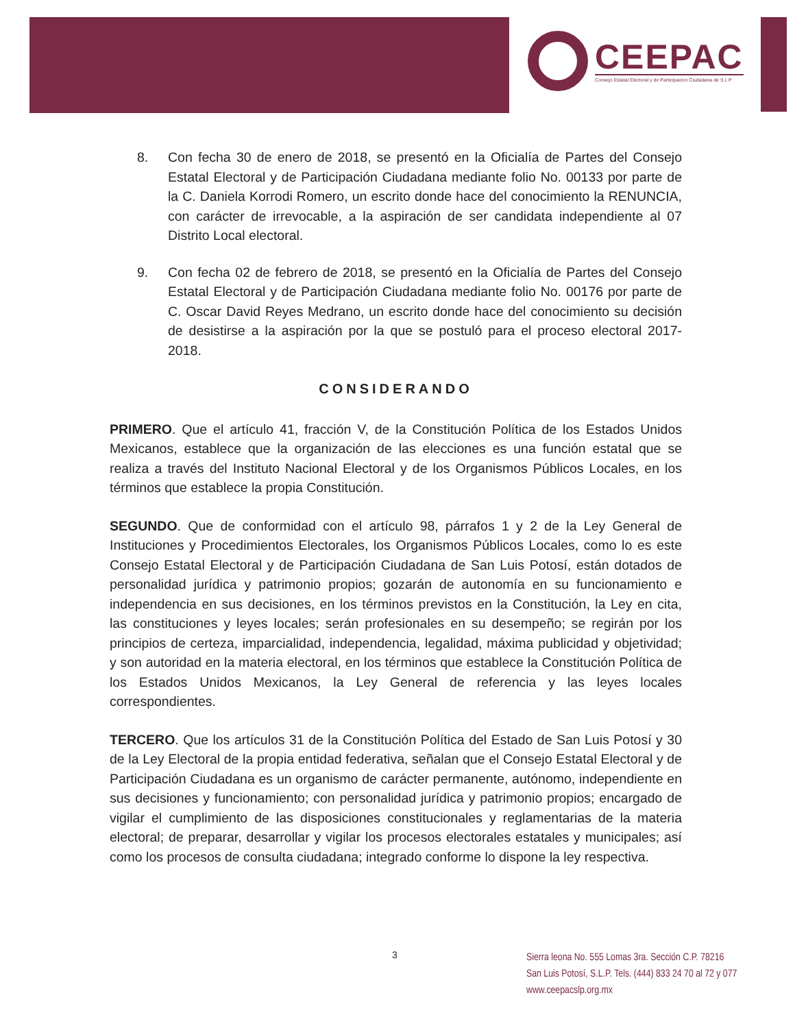CEEPAC
Consejo Estatal Electoral y de Participacion Ciudadana de S L P
8. Con fecha 30 de enero de 2018, se presentó en la Oficialía de Partes del Consejo Estatal Electoral y de Participación Ciudadana mediante folio No. 00133 por parte de la C. Daniela Korrodi Romero, un escrito donde hace del conocimiento la RENUNCIA, con carácter de irrevocable, a la aspiración de ser candidata independiente al 07 Distrito Local electoral.
9. Con fecha 02 de febrero de 2018, se presentó en la Oficialía de Partes del Consejo Estatal Electoral y de Participación Ciudadana mediante folio No. 00176 por parte de C. Oscar David Reyes Medrano, un escrito donde hace del conocimiento su decisión de desistirse a la aspiración por la que se postuló para el proceso electoral 2017-2018.
CONSIDERANDO
PRIMERO. Que el artículo 41, fracción V, de la Constitución Política de los Estados Unidos Mexicanos, establece que la organización de las elecciones es una función estatal que se realiza a través del Instituto Nacional Electoral y de los Organismos Públicos Locales, en los términos que establece la propia Constitución.
SEGUNDO. Que de conformidad con el artículo 98, párrafos 1 y 2 de la Ley General de Instituciones y Procedimientos Electorales, los Organismos Públicos Locales, como lo es este Consejo Estatal Electoral y de Participación Ciudadana de San Luis Potosí, están dotados de personalidad jurídica y patrimonio propios; gozarán de autonomía en su funcionamiento e independencia en sus decisiones, en los términos previstos en la Constitución, la Ley en cita, las constituciones y leyes locales; serán profesionales en su desempeño; se regirán por los principios de certeza, imparcialidad, independencia, legalidad, máxima publicidad y objetividad; y son autoridad en la materia electoral, en los términos que establece la Constitución Política de los Estados Unidos Mexicanos, la Ley General de referencia y las leyes locales correspondientes.
TERCERO. Que los artículos 31 de la Constitución Política del Estado de San Luis Potosí y 30 de la Ley Electoral de la propia entidad federativa, señalan que el Consejo Estatal Electoral y de Participación Ciudadana es un organismo de carácter permanente, autónomo, independiente en sus decisiones y funcionamiento; con personalidad jurídica y patrimonio propios; encargado de vigilar el cumplimiento de las disposiciones constitucionales y reglamentarias de la materia electoral; de preparar, desarrollar y vigilar los procesos electorales estatales y municipales; así como los procesos de consulta ciudadana; integrado conforme lo dispone la ley respectiva.
3
Sierra leona No. 555 Lomas 3ra. Sección C.P. 78216
San Luis Potosí, S.L.P. Tels. (444) 833 24 70 al 72 y 077
www.ceepacslp.org.mx